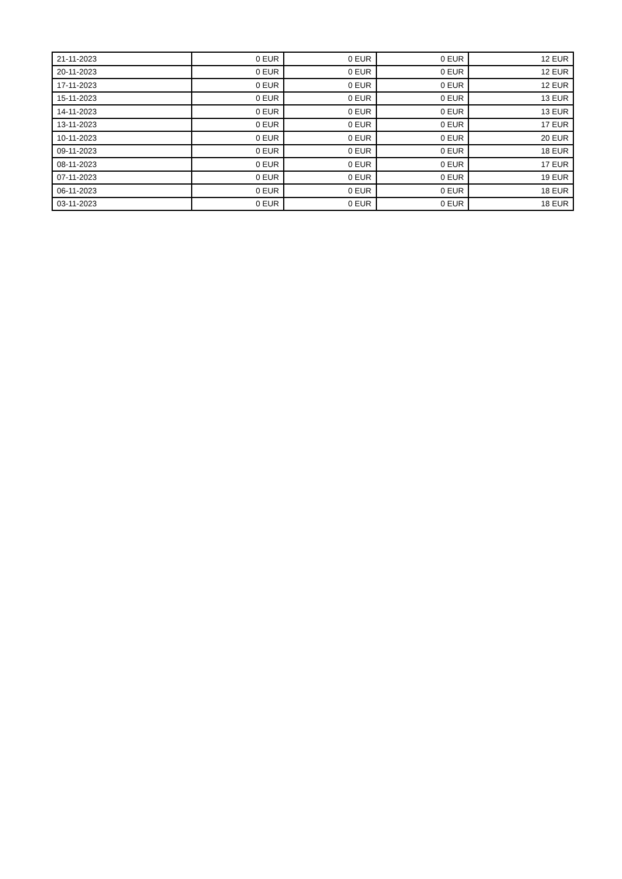| 21-11-2023 | 0 EUR | 0 EUR | 0 EUR | 12 EUR |
| 20-11-2023 | 0 EUR | 0 EUR | 0 EUR | 12 EUR |
| 17-11-2023 | 0 EUR | 0 EUR | 0 EUR | 12 EUR |
| 15-11-2023 | 0 EUR | 0 EUR | 0 EUR | 13 EUR |
| 14-11-2023 | 0 EUR | 0 EUR | 0 EUR | 13 EUR |
| 13-11-2023 | 0 EUR | 0 EUR | 0 EUR | 17 EUR |
| 10-11-2023 | 0 EUR | 0 EUR | 0 EUR | 20 EUR |
| 09-11-2023 | 0 EUR | 0 EUR | 0 EUR | 18 EUR |
| 08-11-2023 | 0 EUR | 0 EUR | 0 EUR | 17 EUR |
| 07-11-2023 | 0 EUR | 0 EUR | 0 EUR | 19 EUR |
| 06-11-2023 | 0 EUR | 0 EUR | 0 EUR | 18 EUR |
| 03-11-2023 | 0 EUR | 0 EUR | 0 EUR | 18 EUR |